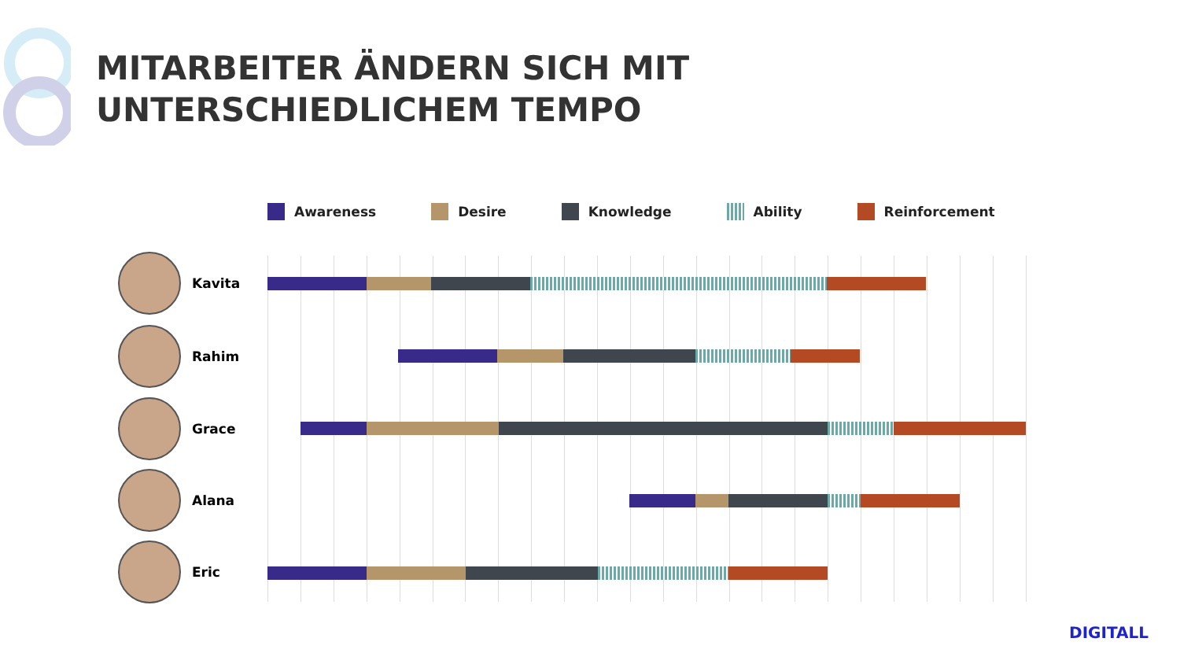MITARBEITER ÄNDERN SICH MIT
UNTERSCHIEDLICHEM TEMPO
Awareness Desire Knowledge Ability Reinforcement
Kavita
Rahim
Grace
Alana
Eric
DIGITALL